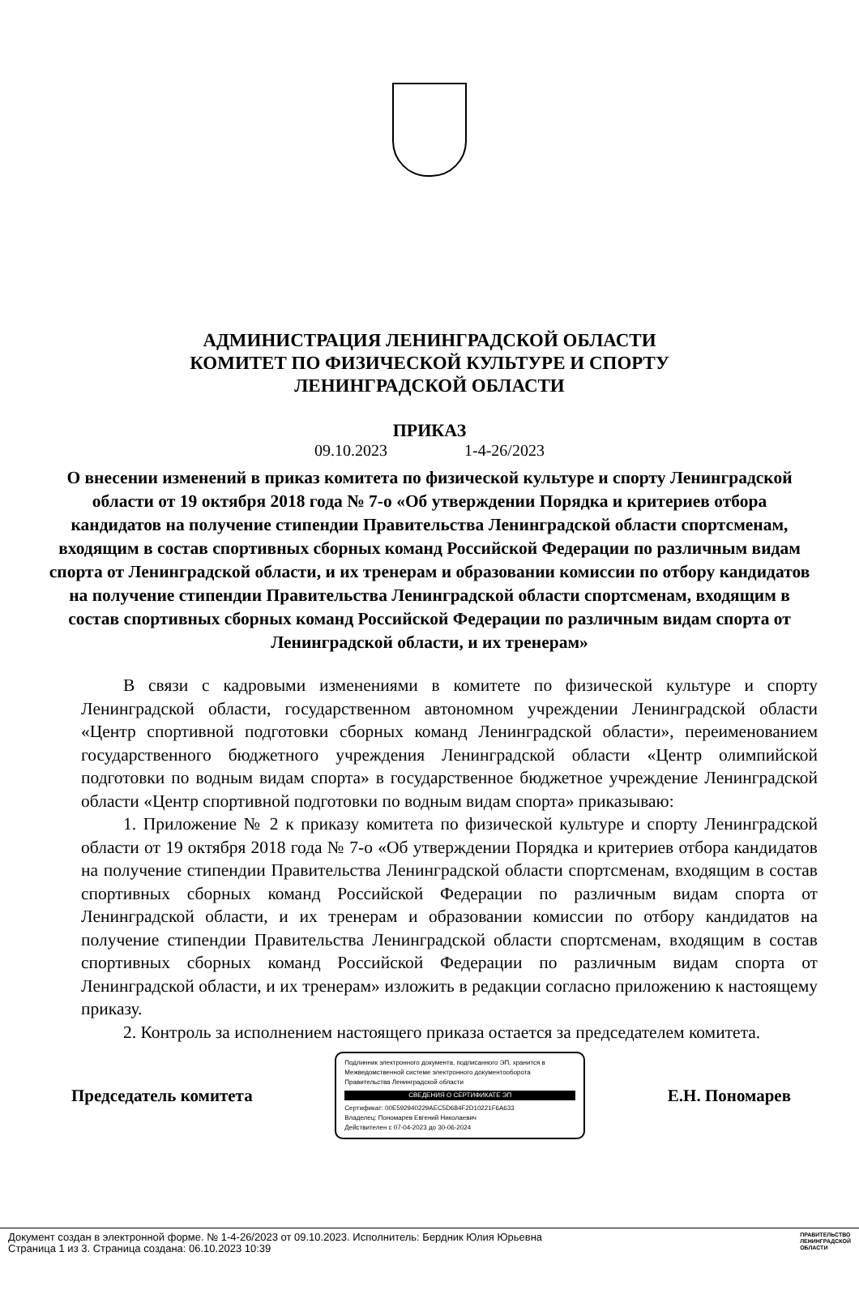АДМИНИСТРАЦИЯ ЛЕНИНГРАДСКОЙ ОБЛАСТИ
КОМИТЕТ ПО ФИЗИЧЕСКОЙ КУЛЬТУРЕ И СПОРТУ
ЛЕНИНГРАДСКОЙ ОБЛАСТИ
ПРИКАЗ
09.10.2023 1-4-26/2023
О внесении изменений в приказ комитета по физической культуре и спорту Ленинградской области от 19 октября 2018 года № 7-о «Об утверждении Порядка и критериев отбора кандидатов на получение стипендии Правительства Ленинградской области спортсменам, входящим в состав спортивных сборных команд Российской Федерации по различным видам спорта от Ленинградской области, и их тренерам и образовании комиссии по отбору кандидатов на получение стипендии Правительства Ленинградской области спортсменам, входящим в состав спортивных сборных команд Российской Федерации по различным видам спорта от Ленинградской области, и их тренерам»
В связи с кадровыми изменениями в комитете по физической культуре и спорту Ленинградской области, государственном автономном учреждении Ленинградской области «Центр спортивной подготовки сборных команд Ленинградской области», переименованием государственного бюджетного учреждения Ленинградской области «Центр олимпийской подготовки по водным видам спорта» в государственное бюджетное учреждение Ленинградской области «Центр спортивной подготовки по водным видам спорта» приказываю:
1. Приложение № 2 к приказу комитета по физической культуре и спорту Ленинградской области от 19 октября 2018 года № 7-о «Об утверждении Порядка и критериев отбора кандидатов на получение стипендии Правительства Ленинградской области спортсменам, входящим в состав спортивных сборных команд Российской Федерации по различным видам спорта от Ленинградской области, и их тренерам и образовании комиссии по отбору кандидатов на получение стипендии Правительства Ленинградской области спортсменам, входящим в состав спортивных сборных команд Российской Федерации по различным видам спорта от Ленинградской области, и их тренерам» изложить в редакции согласно приложению к настоящему приказу.
2. Контроль за исполнением настоящего приказа остается за председателем комитета.
Председатель комитета
Подлинник электронного документа, подписанного ЭП, хранится в Межведомственной системе электронного документооборота Правительства Ленинградской области
СВЕДЕНИЯ О СЕРТИФИКАТЕ ЭП
Сертификат: 00E592940229AEC5D684F2D10221F6A633
Владелец: Пономарев Евгений Николаевич
Действителен с 07-04-2023 до 30-06-2024
Е.Н. Пономарев
Документ создан в электронной форме. № 1-4-26/2023 от 09.10.2023. Исполнитель: Бердник Юлия Юрьевна
Страница 1 из 3. Страница создана: 06.10.2023 10:39
ПРАВИТЕЛЬСТВО
ЛЕНИНГРАДСКОЙ
ОБЛАСТИ